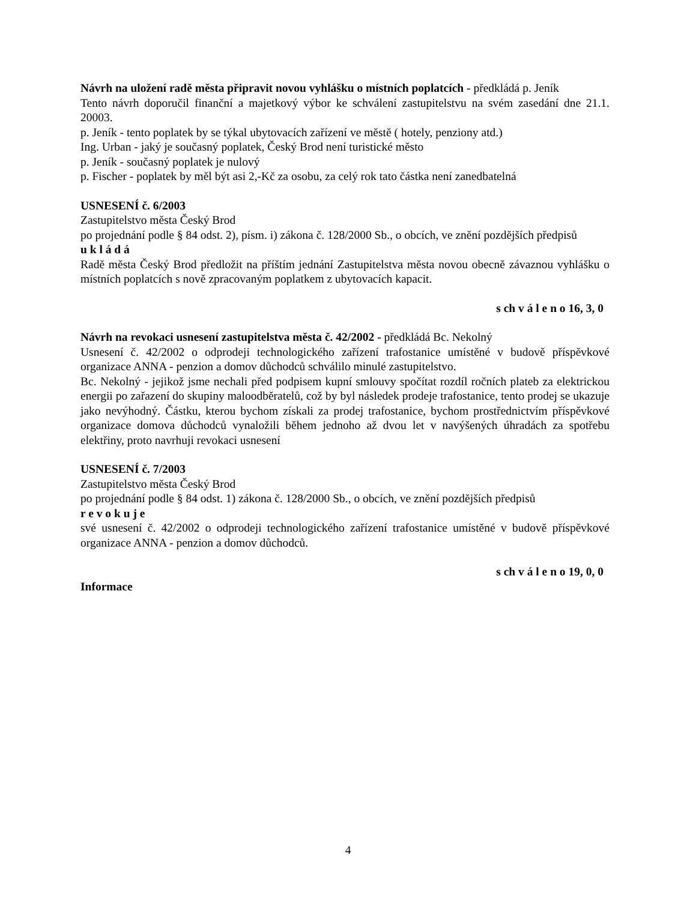Návrh na uložení radě města připravit novou vyhlášku o místních poplatcích - předkládá p. Jeník
Tento návrh doporučil finanční a majetkový výbor ke schválení zastupitelstvu na svém zasedání dne 21.1. 20003.
p. Jeník - tento poplatek by se týkal ubytovacích zařízení ve městě ( hotely, penziony atd.)
Ing. Urban - jaký je současný poplatek, Český Brod není turistické město
p. Jeník - současný poplatek je nulový
p. Fischer - poplatek by měl být asi 2,-Kč za osobu, za celý rok tato částka není zanedbatelná
USNESENÍ č. 6/2003
Zastupitelstvo města Český Brod
po projednání podle § 84 odst. 2), písm. i) zákona č. 128/2000 Sb., o obcích, ve znění pozdějších předpisů
u k l á d á
Radě města Český Brod předložit na příštím jednání Zastupitelstva města novou obecně závaznou vyhlášku o místních poplatcích s nově zpracovaným poplatkem z ubytovacích kapacit.
s ch v á l e n o 16, 3, 0
Návrh na revokaci usnesení zastupitelstva města č. 42/2002 - předkládá Bc. Nekolný
Usnesení č. 42/2002 o odprodeji technologického zařízení trafostanice umístěné v budově příspěvkové organizace ANNA - penzion a domov důchodců schválilo minulé zastupitelstvo.
Bc. Nekolný - jejikož jsme nechali před podpisem kupní smlouvy spočítat rozdíl ročních plateb za elektrickou energii po zařazení do skupiny maloodběratelů, což by byl následek prodeje trafostanice, tento prodej se ukazuje jako nevýhodný. Částku, kterou bychom získali za prodej trafostanice, bychom prostřednictvím příspěvkové organizace domova důchodců vynaložili během jednoho až dvou let v navýšených úhradách za spotřebu elektřiny, proto navrhuji revokaci usnesení
USNESENÍ č. 7/2003
Zastupitelstvo města Český Brod
po projednání podle § 84 odst. 1) zákona č. 128/2000 Sb., o obcích, ve znění pozdějších předpisů
r e v o k u j e
své usnesení č. 42/2002 o odprodeji technologického zařízení trafostanice umístěné v budově příspěvkové organizace ANNA - penzion a domov důchodců.
s ch v á l e n o 19, 0, 0
Informace
4